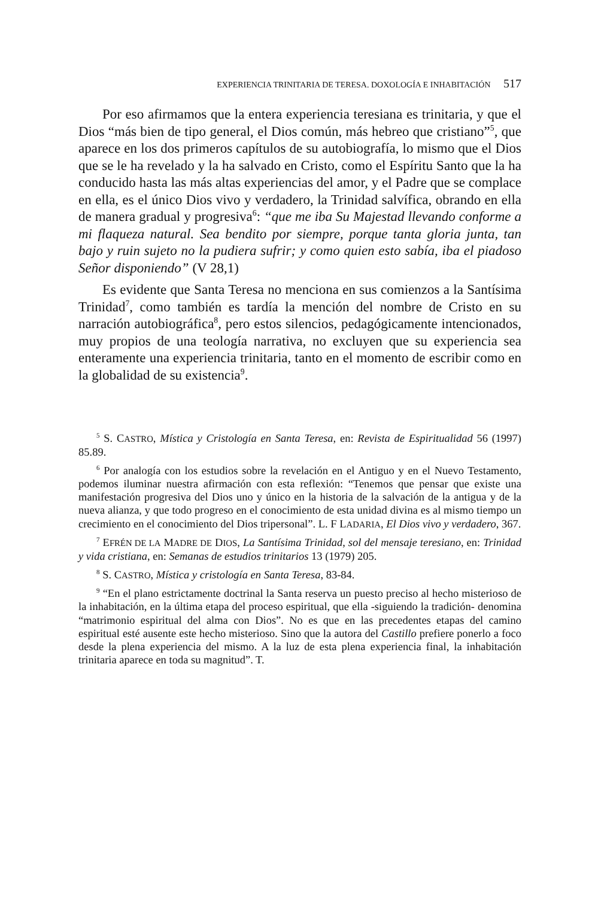EXPERIENCIA TRINITARIA DE TERESA. DOXOLOGÍA E INHABITACIÓN 517
Por eso afirmamos que la entera experiencia teresiana es trinitaria, y que el Dios “más bien de tipo general, el Dios común, más hebreo que cristiano”<sup>5</sup>, que aparece en los dos primeros capítulos de su autobiografía, lo mismo que el Dios que se le ha revelado y la ha salvado en Cristo, como el Espíritu Santo que la ha conducido hasta las más altas experiencias del amor, y el Padre que se complace en ella, es el único Dios vivo y verdadero, la Trinidad salvífica, obrando en ella de manera gradual y progresiva<sup>6</sup>: “que me iba Su Majestad llevando conforme a mi flaqueza natural. Sea bendito por siempre, porque tanta gloria junta, tan bajo y ruin sujeto no la pudiera sufrir; y como quien esto sabía, iba el piadoso Señor disponiendo” (V 28,1)
Es evidente que Santa Teresa no menciona en sus comienzos a la Santísima Trinidad<sup>7</sup>, como también es tardía la mención del nombre de Cristo en su narración autobiográfica<sup>8</sup>, pero estos silencios, pedagógicamente intencionados, muy propios de una teología narrativa, no excluyen que su experiencia sea enteramente una experiencia trinitaria, tanto en el momento de escribir como en la globalidad de su existencia<sup>9</sup>.
<sup>5</sup> S. CASTRO, Mística y Cristología en Santa Teresa, en: Revista de Espiritualidad 56 (1997) 85.89.
<sup>6</sup> Por analogía con los estudios sobre la revelación en el Antiguo y en el Nuevo Testamento, podemos iluminar nuestra afirmación con esta reflexión: “Tenemos que pensar que existe una manifestación progresiva del Dios uno y único en la historia de la salvación de la antigua y de la nueva alianza, y que todo progreso en el conocimiento de esta unidad divina es al mismo tiempo un crecimiento en el conocimiento del Dios tripersonal”. L. F LADARIA, El Dios vivo y verdadero, 367.
<sup>7</sup> EFRÉN DE LA MADRE DE DIOS, La Santísima Trinidad, sol del mensaje teresiano, en: Trinidad y vida cristiana, en: Semanas de estudios trinitarios 13 (1979) 205.
<sup>8</sup> S. CASTRO, Mística y cristología en Santa Teresa, 83-84.
<sup>9</sup> “En el plano estrictamente doctrinal la Santa reserva un puesto preciso al hecho misterioso de la inhabitación, en la última etapa del proceso espiritual, que ella -siguiendo la tradición- denomina “matrimonio espiritual del alma con Dios”. No es que en las precedentes etapas del camino espiritual esté ausente este hecho misterioso. Sino que la autora del Castillo prefiere ponerlo a foco desde la plena experiencia del mismo. A la luz de esta plena experiencia final, la inhabitación trinitaria aparece en toda su magnitud”. T.